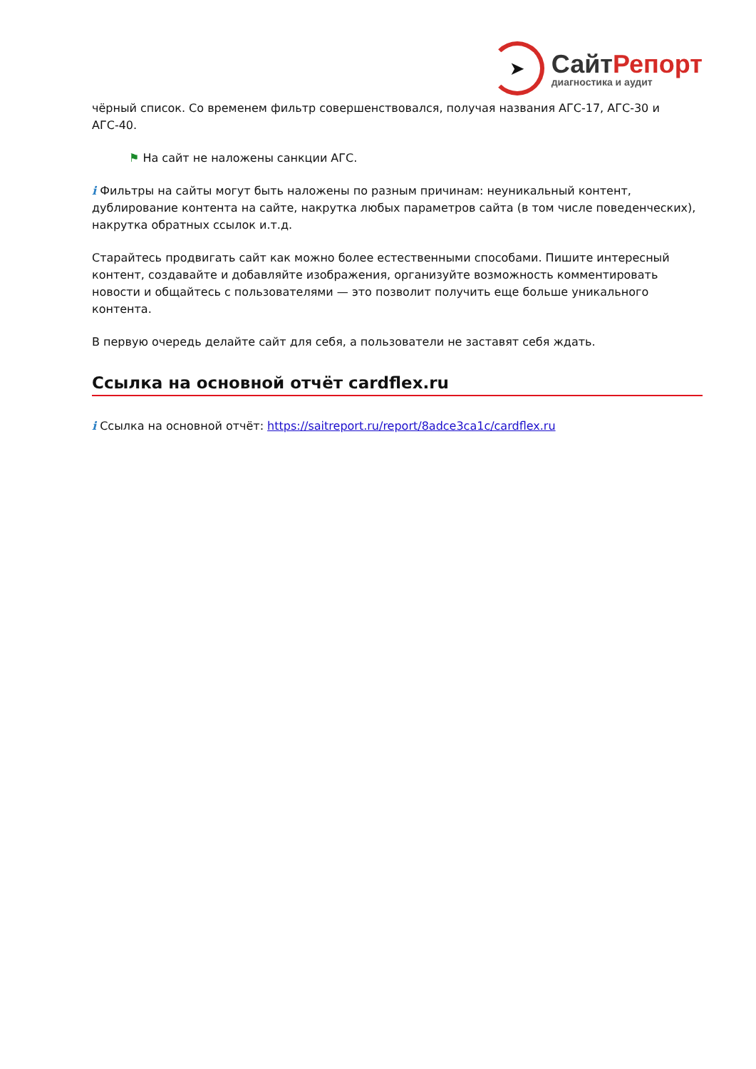➤
Сайт Репорт
диагностика и аудит
чёрный список. Со временем фильтр совершенствовался, получая названия АГС-17, АГС-30 и АГС-40.
⚑ На сайт не наложены санкции АГС.
i Фильтры на сайты могут быть наложены по разным причинам: неуникальный контент, дублирование контента на сайте, накрутка любых параметров сайта (в том числе поведенческих), накрутка обратных ссылок и.т.д.
Старайтесь продвигать сайт как можно более естественными способами. Пишите интересный контент, создавайте и добавляйте изображения, организуйте возможность комментировать новости и общайтесь с пользователями — это позволит получить еще больше уникального контента.
В первую очередь делайте сайт для себя, а пользователи не заставят себя ждать.
Ссылка на основной отчёт cardflex.ru
i Ссылка на основной отчёт: https://saitreport.ru/report/8adce3ca1c/cardflex.ru